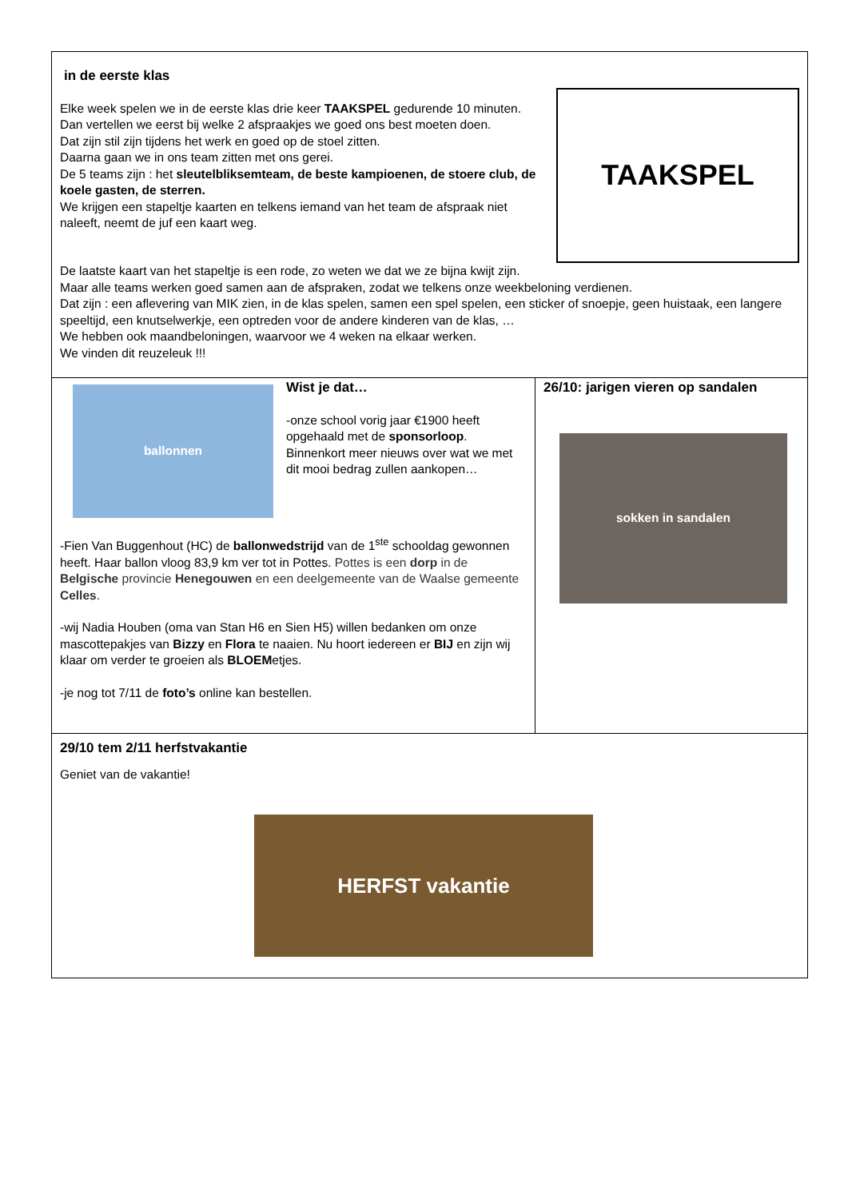in de eerste klas
Elke week spelen we in de eerste klas drie keer TAAKSPEL gedurende 10 minuten.
Dan vertellen we eerst bij welke 2 afspraakjes we goed ons best moeten doen.
Dat zijn stil zijn tijdens het werk en goed op de stoel zitten.
Daarna gaan we in ons team zitten met ons gerei.
De 5 teams zijn : het sleutelbliksemteam, de beste kampioenen, de stoere club, de koele gasten, de sterren.
We krijgen een stapeltje kaarten en telkens iemand van het team de afspraak niet naleeft, neemt de juf een kaart weg.
TAAKSPEL
De laatste kaart van het stapeltje is een rode, zo weten we dat we ze bijna kwijt zijn.
Maar alle teams werken goed samen aan de afspraken, zodat we telkens onze weekbeloning verdienen.
Dat zijn : een aflevering van MIK zien, in de klas spelen, samen een spel spelen, een sticker of snoepje, geen huistaak, een langere speeltijd, een knutselwerkje, een optreden voor de andere kinderen van de klas, …
We hebben ook maandbeloningen, waarvoor we 4 weken na elkaar werken.
We vinden dit reuzeleuk !!!
ballonnen
Wist je dat…
-onze school vorig jaar €1900 heeft opgehaald met de sponsorloop. Binnenkort meer nieuws over wat we met dit mooi bedrag zullen aankopen…
-Fien Van Buggenhout (HC) de ballonwedstrijd van de 1<sup>ste</sup> schooldag gewonnen heeft. Haar ballon vloog 83,9 km ver tot in Pottes. Pottes is een dorp in de Belgische provincie Henegouwen en een deelgemeente van de Waalse gemeente Celles.
-wij Nadia Houben (oma van Stan H6 en Sien H5) willen bedanken om onze mascottepakjes van Bizzy en Flora te naaien. Nu hoort iedereen er BIJ en zijn wij klaar om verder te groeien als BLOEMetjes.
-je nog tot 7/11 de foto’s online kan bestellen.
26/10: jarigen vieren op sandalen
sokken in sandalen
29/10 tem 2/11 herfstvakantie
Geniet van de vakantie!
HERFST vakantie